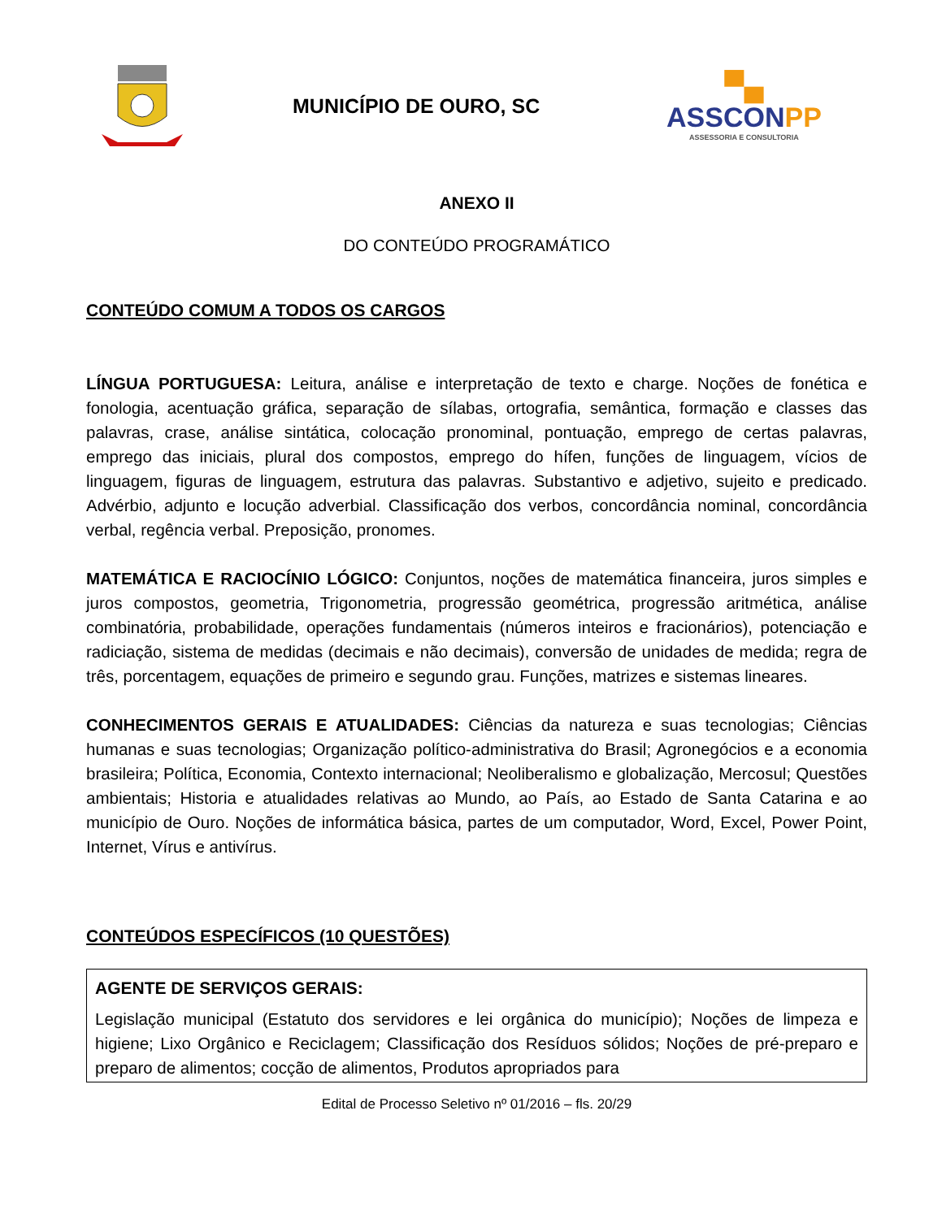MUNICÍPIO DE OURO, SC
▀▄
ASSCONPP
ASSESSORIA E CONSULTORIA
ANEXO II
DO CONTEÚDO PROGRAMÁTICO
CONTEÚDO COMUM A TODOS OS CARGOS
LÍNGUA PORTUGUESA: Leitura, análise e interpretação de texto e charge. Noções de fonética e fonologia, acentuação gráfica, separação de sílabas, ortografia, semântica, formação e classes das palavras, crase, análise sintática, colocação pronominal, pontuação, emprego de certas palavras, emprego das iniciais, plural dos compostos, emprego do hífen, funções de linguagem, vícios de linguagem, figuras de linguagem, estrutura das palavras. Substantivo e adjetivo, sujeito e predicado. Advérbio, adjunto e locução adverbial. Classificação dos verbos, concordância nominal, concordância verbal, regência verbal. Preposição, pronomes.
MATEMÁTICA E RACIOCÍNIO LÓGICO: Conjuntos, noções de matemática financeira, juros simples e juros compostos, geometria, Trigonometria, progressão geométrica, progressão aritmética, análise combinatória, probabilidade, operações fundamentais (números inteiros e fracionários), potenciação e radiciação, sistema de medidas (decimais e não decimais), conversão de unidades de medida; regra de três, porcentagem, equações de primeiro e segundo grau. Funções, matrizes e sistemas lineares.
CONHECIMENTOS GERAIS E ATUALIDADES: Ciências da natureza e suas tecnologias; Ciências humanas e suas tecnologias; Organização político-administrativa do Brasil; Agronegócios e a economia brasileira; Política, Economia, Contexto internacional; Neoliberalismo e globalização, Mercosul; Questões ambientais; Historia e atualidades relativas ao Mundo, ao País, ao Estado de Santa Catarina e ao município de Ouro. Noções de informática básica, partes de um computador, Word, Excel, Power Point, Internet, Vírus e antivírus.
CONTEÚDOS ESPECÍFICOS (10 QUESTÕES)
AGENTE DE SERVIÇOS GERAIS:
Legislação municipal (Estatuto dos servidores e lei orgânica do município); Noções de limpeza e higiene; Lixo Orgânico e Reciclagem; Classificação dos Resíduos sólidos; Noções de pré-preparo e preparo de alimentos; cocção de alimentos, Produtos apropriados para
Edital de Processo Seletivo nº 01/2016 – fls. 20/29